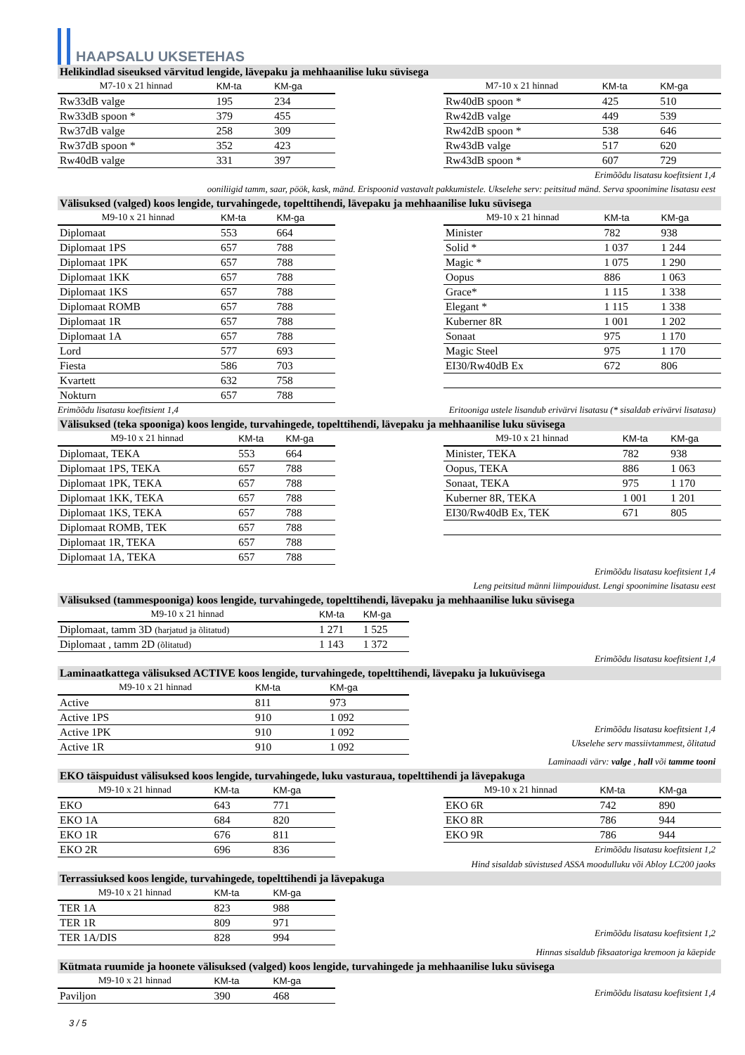HAAPSALU UKSETEHAS
Helikindlad siseuksed värvitud lengide, lävepaku ja mehhaanilise luku süvisega
| M7-10 x 21 hinnad | KM-ta | KM-ga |
| --- | --- | --- |
| Rw33dB valge | 195 | 234 |
| Rw33dB spoon * | 379 | 455 |
| Rw37dB valge | 258 | 309 |
| Rw37dB spoon * | 352 | 423 |
| Rw40dB valge | 331 | 397 |
| M7-10 x 21 hinnad | KM-ta | KM-ga |
| --- | --- | --- |
| Rw40dB spoon * | 425 | 510 |
| Rw42dB valge | 449 | 539 |
| Rw42dB spoon * | 538 | 646 |
| Rw43dB valge | 517 | 620 |
| Rw43dB spoon * | 607 | 729 |
Erimõõdu lisatasu koefitsient 1,4
ooniliigid tamm, saar, pöök, kask, mänd. Erispoonid vastavalt pakkumistele. Ukselehe serv: peitsitud mänd. Serva spoonimine lisatasu eest
Välisuksed (valged) koos lengide, turvahingede, topelttihendi, lävepaku ja mehhaanilise luku süvisega
| M9-10 x 21 hinnad | KM-ta | KM-ga |
| --- | --- | --- |
| Diplomaat | 553 | 664 |
| Diplomaat 1PS | 657 | 788 |
| Diplomaat 1PK | 657 | 788 |
| Diplomaat 1KK | 657 | 788 |
| Diplomaat 1KS | 657 | 788 |
| Diplomaat ROMB | 657 | 788 |
| Diplomaat 1R | 657 | 788 |
| Diplomaat 1A | 657 | 788 |
| Lord | 577 | 693 |
| Fiesta | 586 | 703 |
| Kvartett | 632 | 758 |
| Nokturn | 657 | 788 |
| M9-10 x 21 hinnad | KM-ta | KM-ga |
| --- | --- | --- |
| Minister | 782 | 938 |
| Solid * | 1 037 | 1 244 |
| Magic * | 1 075 | 1 290 |
| Oopus | 886 | 1 063 |
| Grace* | 1 115 | 1 338 |
| Elegant * | 1 115 | 1 338 |
| Kuberner 8R | 1 001 | 1 202 |
| Sonaat | 975 | 1 170 |
| Magic Steel | 975 | 1 170 |
| EI30/Rw40dB Ex | 672 | 806 |
Erimõõdu lisatasu koefitsient 1,4 Eritooniga ustele lisandub erivärvi lisatasu (* sisaldab erivärvi lisatasu)
Välisuksed (teka spooniga) koos lengide, turvahingede, topelttihendi, lävepaku ja mehhaanilise luku süvisega
| M9-10 x 21 hinnad | KM-ta | KM-ga |
| --- | --- | --- |
| Diplomaat, TEKA | 553 | 664 |
| Diplomaat 1PS, TEKA | 657 | 788 |
| Diplomaat 1PK, TEKA | 657 | 788 |
| Diplomaat 1KK, TEKA | 657 | 788 |
| Diplomaat 1KS, TEKA | 657 | 788 |
| Diplomaat ROMB, TEK | 657 | 788 |
| Diplomaat 1R, TEKA | 657 | 788 |
| Diplomaat 1A, TEKA | 657 | 788 |
| M9-10 x 21 hinnad | KM-ta | KM-ga |
| --- | --- | --- |
| Minister, TEKA | 782 | 938 |
| Oopus, TEKA | 886 | 1 063 |
| Sonaat, TEKA | 975 | 1 170 |
| Kuberner 8R, TEKA | 1 001 | 1 201 |
| EI30/Rw40dB Ex, TEK | 671 | 805 |
Erimõõdu lisatasu koefitsient 1,4
Leng peitsitud männi liimpouidust. Lengi spoonimine lisatasu eest
Välisuksed (tammespooniga) koos lengide, turvahingede, topelttihendi, lävepaku ja mehhaanilise luku süvisega
| M9-10 x 21 hinnad | KM-ta | KM-ga |
| --- | --- | --- |
| Diplomaat, tamm 3D (harjatud ja õlitatud) | 1 271 | 1 525 |
| Diplomaat , tamm 2D (õlitatud) | 1 143 | 1 372 |
Erimõõdu lisatasu koefitsient 1,4
Laminaatkattega välisuksed ACTIVE koos lengide, turvahingede, topelttihendi, lävepaku ja lukuüvisega
| M9-10 x 21 hinnad | KM-ta | KM-ga |
| --- | --- | --- |
| Active | 811 | 973 |
| Active 1PS | 910 | 1 092 |
| Active 1PK | 910 | 1 092 |
| Active 1R | 910 | 1 092 |
Erimõõdu lisatasu koefitsient 1,4
Ukselehe serv massiivtammest, õlitatud
Laminaadi värv: valge , hall või tamme tooni
EKO täispuidust välisuksed koos lengide, turvahingede, luku vasturaua, topelttihendi ja lävepakuga
| M9-10 x 21 hinnad | KM-ta | KM-ga |
| --- | --- | --- |
| EKO | 643 | 771 |
| EKO 1A | 684 | 820 |
| EKO 1R | 676 | 811 |
| EKO 2R | 696 | 836 |
| M9-10 x 21 hinnad | KM-ta | KM-ga |
| --- | --- | --- |
| EKO 6R | 742 | 890 |
| EKO 8R | 786 | 944 |
| EKO 9R | 786 | 944 |
Erimõõdu lisatasu koefitsient 1,2
Hind sisaldab süvistused ASSA moodulluku või Abloy LC200 jaoks
Terrassiuksed koos lengide, turvahingede, topelttihendi ja lävepakuga
| M9-10 x 21 hinnad | KM-ta | KM-ga |
| --- | --- | --- |
| TER 1A | 823 | 988 |
| TER 1R | 809 | 971 |
| TER 1A/DIS | 828 | 994 |
Erimõõdu lisatasu koefitsient 1,2
Hinnas sisaldub fiksaatoriga kremoon ja käepide
Kütmata ruumide ja hoonete välisuksed (valged) koos lengide, turvahingede ja mehhaanilise luku süvisega
| M9-10 x 21 hinnad | KM-ta | KM-ga |
| --- | --- | --- |
| Paviljon | 390 | 468 |
Erimõõdu lisatasu koefitsient 1,4
3 / 5